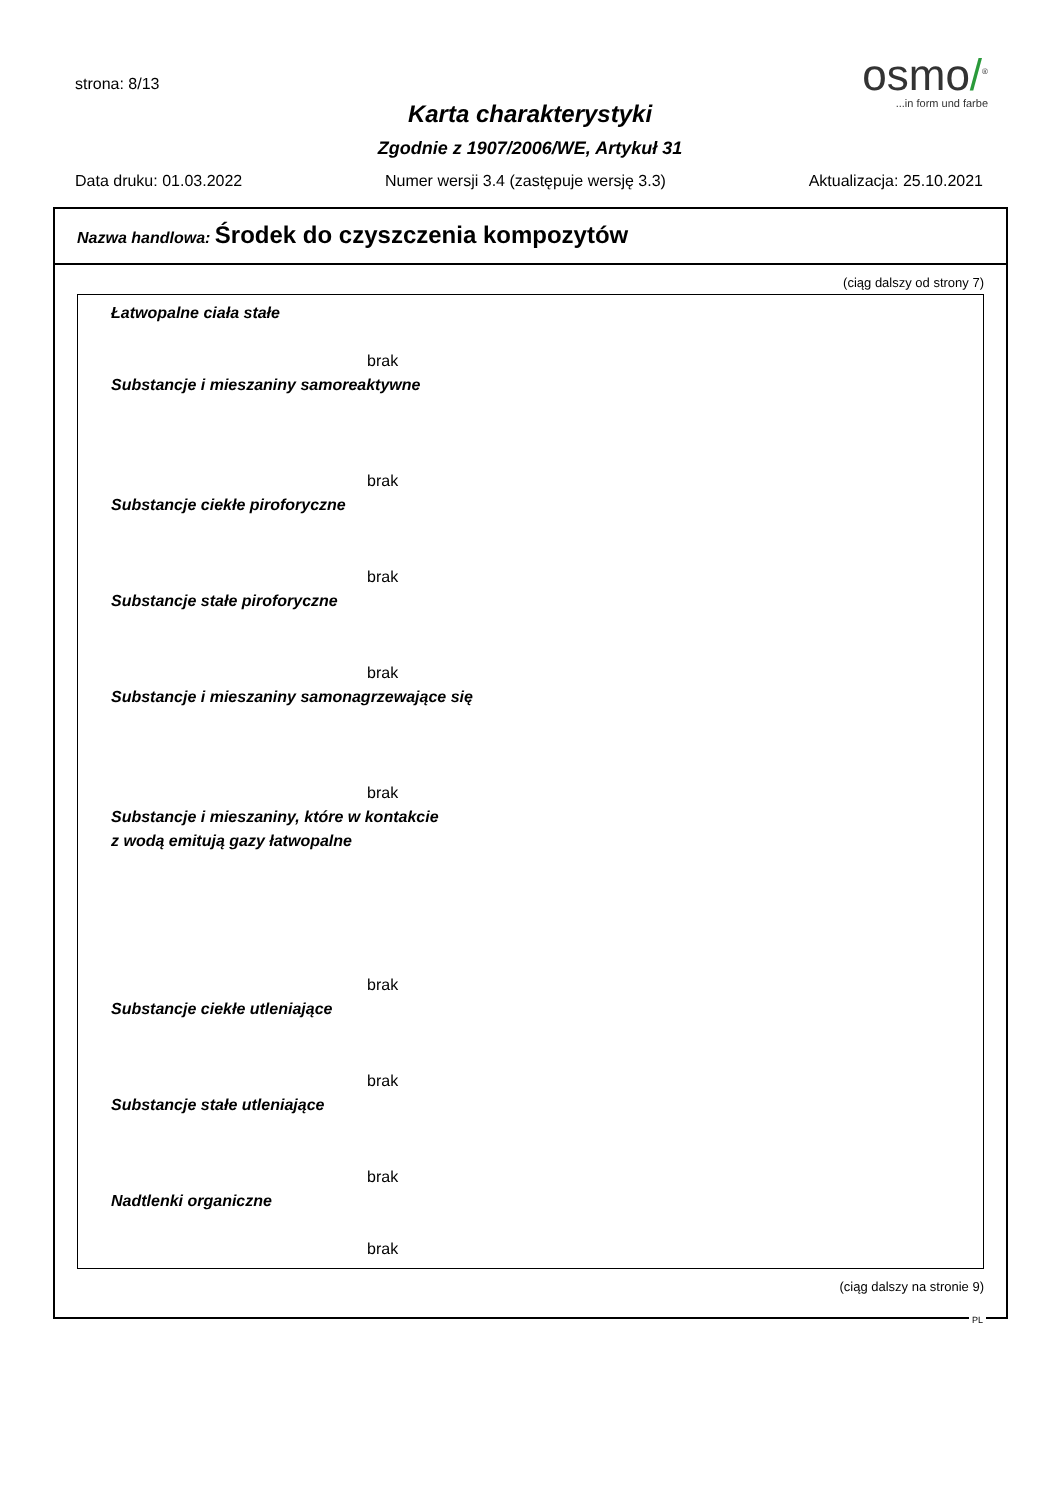strona: 8/13
osmo/<sup>®</sup>
...in form und farbe
Karta charakterystyki
Zgodnie z 1907/2006/WE, Artykuł 31
Data druku: 01.03.2022 Numer wersji 3.4 (zastępuje wersję 3.3) Aktualizacja: 25.10.2021
Nazwa handlowa: Środek do czyszczenia kompozytów
(ciąg dalszy od strony 7)
Łatwopalne ciała stałe
brak
Substancje i mieszaniny samoreaktywne
brak
Substancje ciekłe piroforyczne
brak
Substancje stałe piroforyczne
brak
Substancje i mieszaniny samonagrzewające się
brak
Substancje i mieszaniny, które w kontakcie
z wodą emitują gazy łatwopalne
brak
Substancje ciekłe utleniające
brak
Substancje stałe utleniające
brak
Nadtlenki organiczne
brak
(ciąg dalszy na stronie 9)
PL